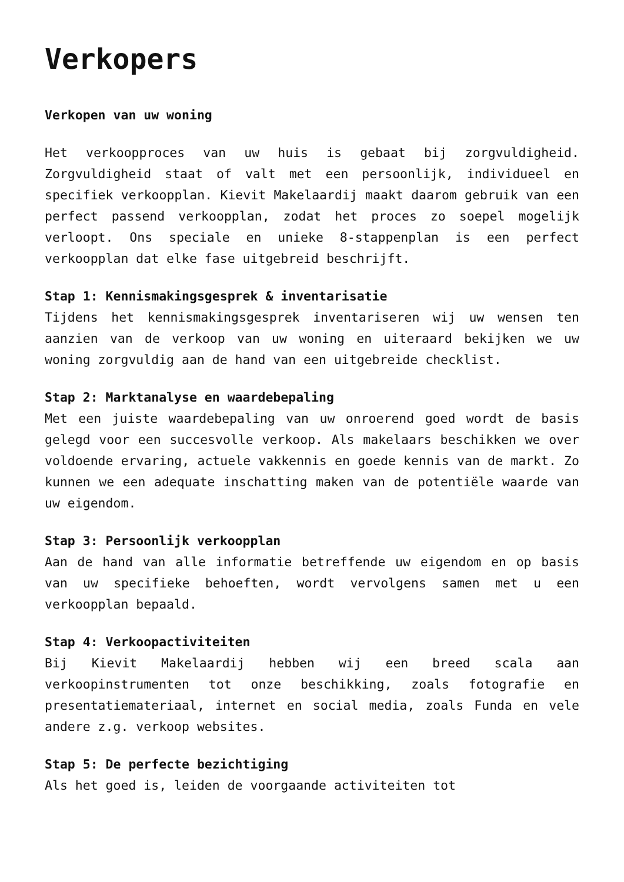Verkopers
Verkopen van uw woning
Het verkoopproces van uw huis is gebaat bij zorgvuldigheid. Zorgvuldigheid staat of valt met een persoonlijk, individueel en specifiek verkoopplan. Kievit Makelaardij maakt daarom gebruik van een perfect passend verkoopplan, zodat het proces zo soepel mogelijk verloopt. Ons speciale en unieke 8-stappenplan is een perfect verkoopplan dat elke fase uitgebreid beschrijft.
Stap 1: Kennismakingsgesprek & inventarisatie
Tijdens het kennismakingsgesprek inventariseren wij uw wensen ten aanzien van de verkoop van uw woning en uiteraard bekijken we uw woning zorgvuldig aan de hand van een uitgebreide checklist.
Stap 2: Marktanalyse en waardebepaling
Met een juiste waardebepaling van uw onroerend goed wordt de basis gelegd voor een succesvolle verkoop. Als makelaars beschikken we over voldoende ervaring, actuele vakkennis en goede kennis van de markt. Zo kunnen we een adequate inschatting maken van de potentiële waarde van uw eigendom.
Stap 3: Persoonlijk verkoopplan
Aan de hand van alle informatie betreffende uw eigendom en op basis van uw specifieke behoeften, wordt vervolgens samen met u een verkoopplan bepaald.
Stap 4: Verkoopactiviteiten
Bij Kievit Makelaardij hebben wij een breed scala aan verkoopinstrumenten tot onze beschikking, zoals fotografie en presentatiemateriaal, internet en social media, zoals Funda en vele andere z.g. verkoop websites.
Stap 5: De perfecte bezichtiging
Als het goed is, leiden de voorgaande activiteiten tot